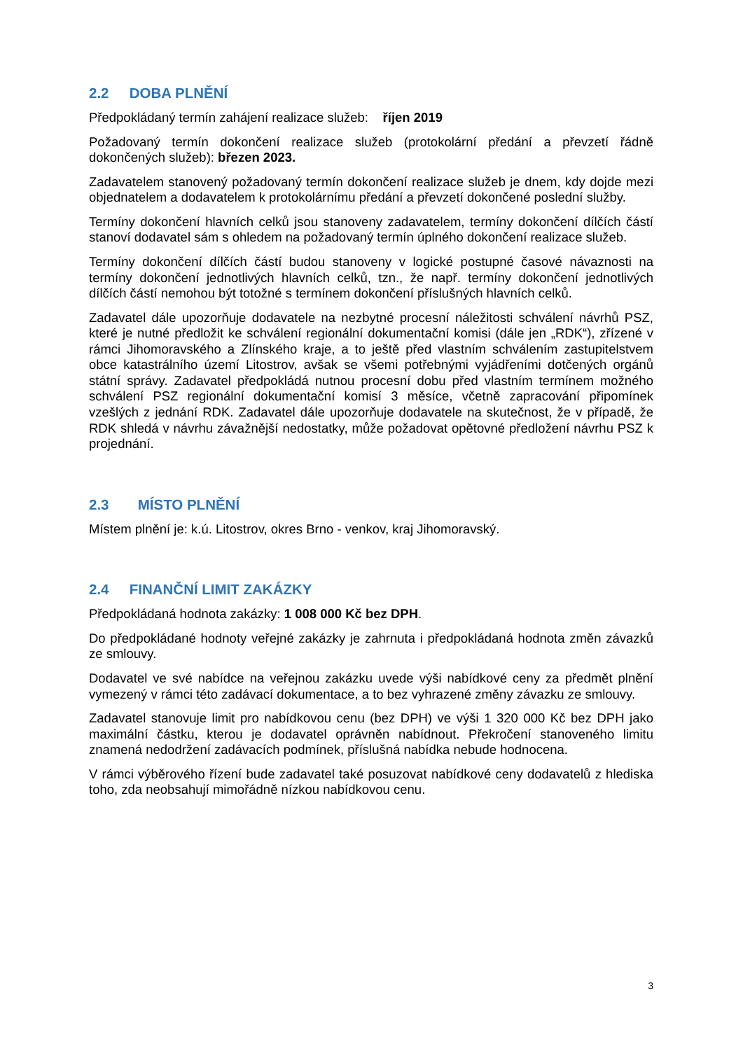2.2 DOBA PLNĚNÍ
Předpokládaný termín zahájení realizace služeb: říjen 2019
Požadovaný termín dokončení realizace služeb (protokolární předání a převzetí řádně dokončených služeb): březen 2023.
Zadavatelem stanovený požadovaný termín dokončení realizace služeb je dnem, kdy dojde mezi objednatelem a dodavatelem k protokolárnímu předání a převzetí dokončené poslední služby.
Termíny dokončení hlavních celků jsou stanoveny zadavatelem, termíny dokončení dílčích částí stanoví dodavatel sám s ohledem na požadovaný termín úplného dokončení realizace služeb.
Termíny dokončení dílčích částí budou stanoveny v logické postupné časové návaznosti na termíny dokončení jednotlivých hlavních celků, tzn., že např. termíny dokončení jednotlivých dílčích částí nemohou být totožné s termínem dokončení příslušných hlavních celků.
Zadavatel dále upozorňuje dodavatele na nezbytné procesní náležitosti schválení návrhů PSZ, které je nutné předložit ke schválení regionální dokumentační komisi (dále jen „RDK“), zřízené v rámci Jihomoravského a Zlínského kraje, a to ještě před vlastním schválením zastupitelstvem obce katastrálního území Litostrov, avšak se všemi potřebnými vyjádřeními dotčených orgánů státní správy. Zadavatel předpokládá nutnou procesní dobu před vlastním termínem možného schválení PSZ regionální dokumentační komisí 3 měsíce, včetně zapracování připomínek vzešlých z jednání RDK. Zadavatel dále upozorňuje dodavatele na skutečnost, že v případě, že RDK shledá v návrhu závažnější nedostatky, může požadovat opětovné předložení návrhu PSZ k projednání.
2.3 MÍSTO PLNĚNÍ
Místem plnění je: k.ú. Litostrov, okres Brno - venkov, kraj Jihomoravský.
2.4 FINANČNÍ LIMIT ZAKÁZKY
Předpokládaná hodnota zakázky: 1 008 000 Kč bez DPH.
Do předpokládané hodnoty veřejné zakázky je zahrnuta i předpokládaná hodnota změn závazků ze smlouvy.
Dodavatel ve své nabídce na veřejnou zakázku uvede výši nabídkové ceny za předmět plnění vymezený v rámci této zadávací dokumentace, a to bez vyhrazené změny závazku ze smlouvy.
Zadavatel stanovuje limit pro nabídkovou cenu (bez DPH) ve výši 1 320 000 Kč bez DPH jako maximální částku, kterou je dodavatel oprávněn nabídnout. Překročení stanoveného limitu znamená nedodržení zadávacích podmínek, příslušná nabídka nebude hodnocena.
V rámci výběrového řízení bude zadavatel také posuzovat nabídkové ceny dodavatelů z hlediska toho, zda neobsahují mimořádně nízkou nabídkovou cenu.
3